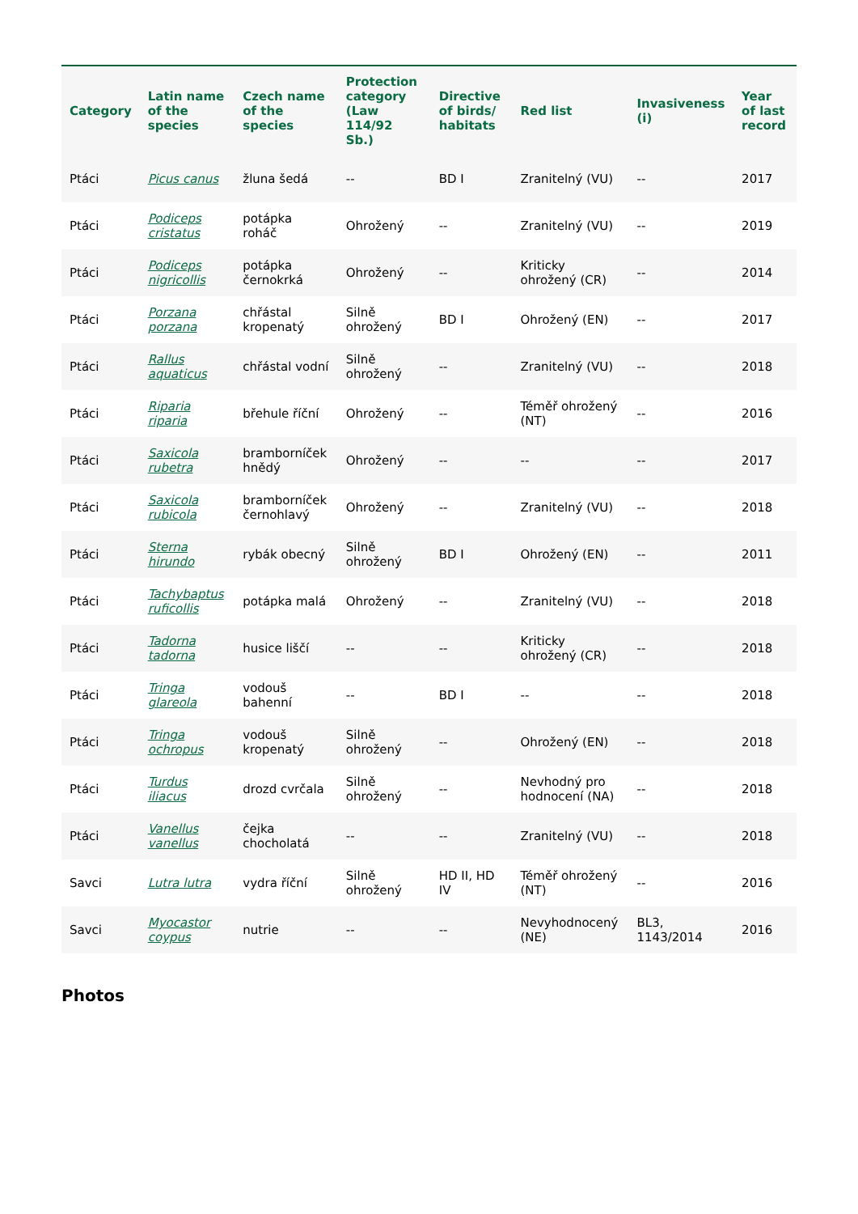| Category | Latin name of the species | Czech name of the species | Protection category (Law 114/92 Sb.) | Directive of birds/ habitats | Red list | Invasiveness (i) | Year of last record |
| --- | --- | --- | --- | --- | --- | --- | --- |
| Ptáci | Picus canus | žluna šedá | -- | BD I | Zranitelný (VU) | -- | 2017 |
| Ptáci | Podiceps cristatus | potápka roháč | Ohrožený | -- | Zranitelný (VU) | -- | 2019 |
| Ptáci | Podiceps nigricollis | potápka černokrká | Ohrožený | -- | Kriticky ohrožený (CR) | -- | 2014 |
| Ptáci | Porzana porzana | chřástal kropenatý | Silně ohrožený | BD I | Ohrožený (EN) | -- | 2017 |
| Ptáci | Rallus aquaticus | chřástal vodní | Silně ohrožený | -- | Zranitelný (VU) | -- | 2018 |
| Ptáci | Riparia riparia | břehule říční | Ohrožený | -- | Téměř ohrožený (NT) | -- | 2016 |
| Ptáci | Saxicola rubetra | bramborníček hnědý | Ohrožený | -- | -- | -- | 2017 |
| Ptáci | Saxicola rubicola | bramborníček černohlavý | Ohrožený | -- | Zranitelný (VU) | -- | 2018 |
| Ptáci | Sterna hirundo | rybák obecný | Silně ohrožený | BD I | Ohrožený (EN) | -- | 2011 |
| Ptáci | Tachybaptus ruficollis | potápka malá | Ohrožený | -- | Zranitelný (VU) | -- | 2018 |
| Ptáci | Tadorna tadorna | husice liščí | -- | -- | Kriticky ohrožený (CR) | -- | 2018 |
| Ptáci | Tringa glareola | vodouš bahenní | -- | BD I | -- | -- | 2018 |
| Ptáci | Tringa ochropus | vodouš kropenatý | Silně ohrožený | -- | Ohrožený (EN) | -- | 2018 |
| Ptáci | Turdus iliacus | drozd cvrčala | Silně ohrožený | -- | Nevhodný pro hodnocení (NA) | -- | 2018 |
| Ptáci | Vanellus vanellus | čejka chocholatá | -- | -- | Zranitelný (VU) | -- | 2018 |
| Savci | Lutra lutra | vydra říční | Silně ohrožený | HD II, HD IV | Téměř ohrožený (NT) | -- | 2016 |
| Savci | Myocastor coypus | nutrie | -- | -- | Nevyhodnocený (NE) | BL3, 1143/2014 | 2016 |
Photos